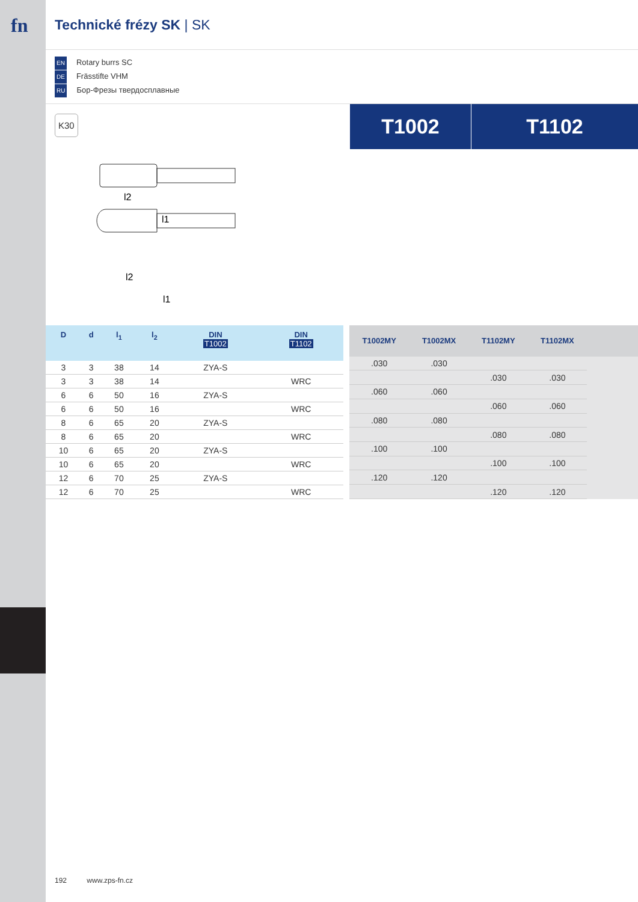fn
Technické frézy SK | SK
EN Rotary burrs SC
DE Frässtifte VHM
RU Бор-Фрезы твердосплавные
K30
T1002 T1102
l2
l1
l2
l1
| D | d | l<sub>1</sub> | l<sub>2</sub> | DIN T1002 | DIN T1102 |
| --- | --- | --- | --- | --- | --- |
| 3 | 3 | 38 | 14 | ZYA-S | |
| 3 | 3 | 38 | 14 | | WRC |
| 6 | 6 | 50 | 16 | ZYA-S | |
| 6 | 6 | 50 | 16 | | WRC |
| 8 | 6 | 65 | 20 | ZYA-S | |
| 8 | 6 | 65 | 20 | | WRC |
| 10 | 6 | 65 | 20 | ZYA-S | |
| 10 | 6 | 65 | 20 | | WRC |
| 12 | 6 | 70 | 25 | ZYA-S | |
| 12 | 6 | 70 | 25 | | WRC |
| T1002MY | T1002MX | T1102MY | T1102MX | |
| --- | --- | --- | --- | --- |
| .030 | .030 | | | |
| | | .030 | .030 | |
| .060 | .060 | | | |
| | | .060 | .060 | |
| .080 | .080 | | | |
| | | .080 | .080 | |
| .100 | .100 | | | |
| | | .100 | .100 | |
| .120 | .120 | | | |
| | | .120 | .120 | |
192 www.zps-fn.cz